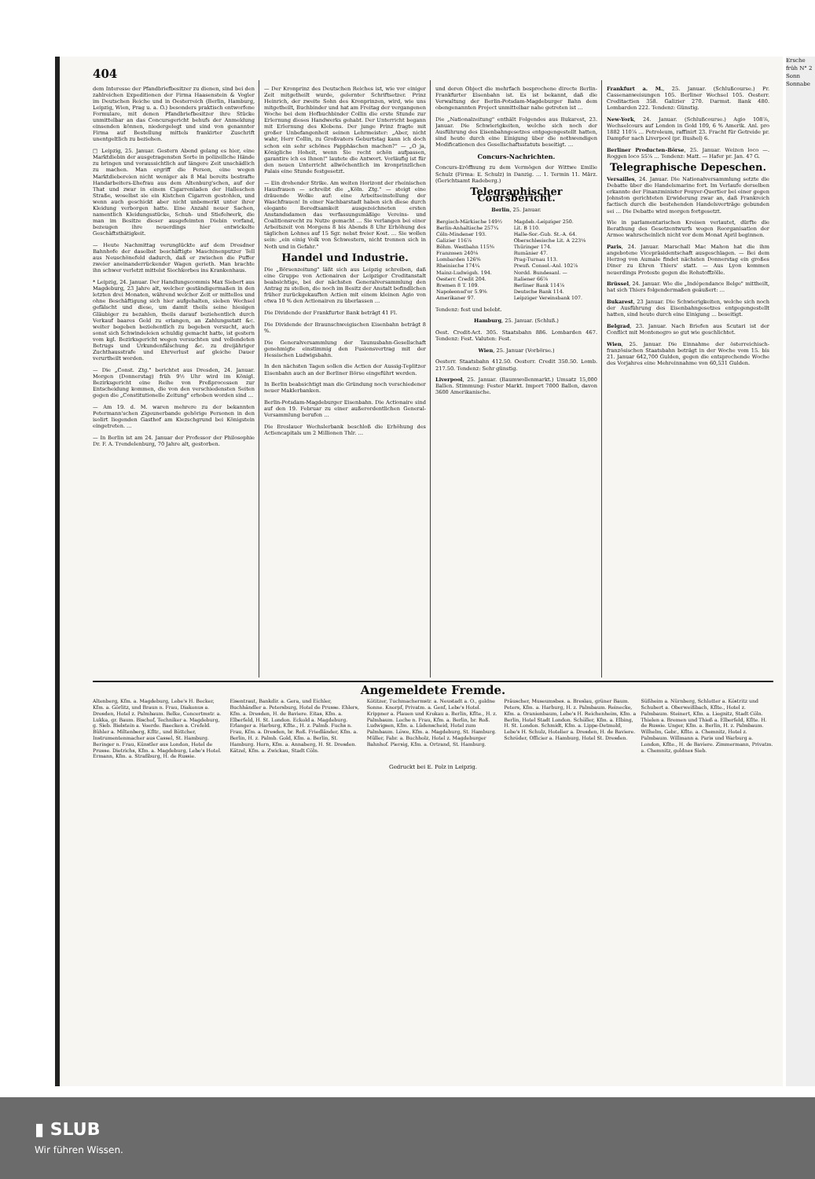404
dem Interesse der Pfandbriefbesitzer zu dienen, sind bei den zahlreichen Expeditionen der Firma Haasenstein & Vogler im Deutschen Reiche und in Oesterreich (Berlin, Hamburg, Leipzig, Wien, Prag u. a. O.) besonders praktisch entworfene Formulare, mit denen Pfandbriefbesitzer ihre Stücke unmittelbar an das Concursgericht behufs der Anmeldung einsenden können, niedergelegt und sind von genannter Firma auf Bestellung mittels frankirter Zuschrift unentgeltlich zu beziehen.
□ Leipzig, 25. Januar. Gestern Abend gelang es hier, eine Marktdiebin der ausgetragensten Sorte in polizeiliche Hände zu bringen und voraussichtlich auf längere Zeit unschädlich zu machen. Man ergriff die Person, eine wegen Marktdiebereien nicht weniger als 8 Mal bereits bestrafte Handarbeiters-Ehefrau aus dem Altenburg'schen, auf der That und zwar in einem Cigarrenladen der Halleschen Straße, woselbst sie ein Kistchen Cigarren gestohlen, und wenn auch geschickt aber nicht unbemerkt unter ihrer Kleidung verborgen hatte. Eine Anzahl neuer Sachen, namentlich Kleidungsstücke, Schuh- und Stiefelwerk, die man im Besitze dieser ausgefeimten Diebin vorfand, bezeugen ihre neuerdings hier entwickelte Geschäftsthätigkeit.
— Heute Nachmittag verunglückte auf dem Dresdner Bahnhofe der daselbst beschäftigte Maschinenputzer Tell aus Neuschönefeld dadurch, daß er zwischen die Puffer zweier aneinanderrückender Wagen gerieth. Man brachte ihn schwer verletzt mittelst Siechkorbes ins Krankenhaus.
* Leipzig, 24. Januar. Der Handlungscommis Max Siebert aus Magdeburg, 23 Jahre alt, welcher geständigermaßen in den letzten drei Monaten, während welcher Zeit er mittellos und ohne Beschäftigung sich hier aufgehalten, sieben Wechsel gefälscht und diese, um damit theils seine hiesigen Gläubiger zu bezahlen, theils darauf beziehentlich durch Verkauf baares Geld zu erlangen, an Zahlungsstatt &c. weiter begeben beziehentlich zu begeben versucht, auch sonst sich Schwindeleien schuldig gemacht hatte, ist gestern vom kgl. Bezirksgericht wegen versuchten und vollendeten Betrugs und Urkundenfälschung &c. zu dreijähriger Zuchthausstrafe und Ehrverlust auf gleiche Dauer verurtheilt worden.
— Die „Const. Ztg." berichtet aus Dresden, 24. Januar. Morgen (Donnerstag) früh 9½ Uhr wird im Königl. Bezirksgericht eine Reihe von Preßprocessen zur Entscheidung kommen, die von den verschiedensten Seiten gegen die „Constitutionelle Zeitung" erhoben worden sind …
— Am 19. d. M. waren mehrere zu der bekannten Petermann'schen Zigeunerbande gehörige Personen in den isolirt liegenden Gasthof am Kiezschgrund bei Königstein eingetreten. …
— In Berlin ist am 24. Januar der Professor der Philosophie Dr. F. A. Trendelenburg, 70 Jahre alt, gestorben.
— Der Kronprinz des Deutschen Reiches ist, wie vor einiger Zeit mitgetheilt wurde, gelernter Schriftsetzer. Prinz Heinrich, der zweite Sohn des Kronprinzen, wird, wie uns mitgetheilt, Buchbinder und hat am Freitag der vergangenen Woche bei dem Hofbuchbinder Collin die erste Stunde zur Erlernung dieses Handwerks gehabt. Der Unterricht begann mit Erlernung des Klebens. Der junge Prinz fragte mit großer Unbefangenheit seinen Lehrmeister: „Aber, nicht wahr, Herr Collin, zu Großvaters Geburtstag kann ich doch schon ein sehr schönes Papphäschen machen?" — „O ja, Königliche Hoheit, wenn Sie recht schön aufpassen, garantire ich es Ihnen!" lautete die Antwort. Vorläufig ist für den neuen Unterricht allwöchentlich im kronprinzlichen Palais eine Stunde festgesetzt.
— Ein drohender Strike. Am weiten Horizont der rheinischen Hausfrauen — schreibt die „Köln. Ztg." — steigt eine dräuende Wolke auf: eine Arbeitseinstellung der Waschfrauen! In einer Nachbarstadt haben sich diese durch elegante Beredtsamkeit ausgezeichneten ersten Anstandsdamen das verfassungsmäßige Vereins- und Coalitionsrecht zu Nutze gemacht … Sie verlangen bei einer Arbeitszeit von Morgens 8 bis Abends 8 Uhr Erhöhung des täglichen Lohnes auf 15 Sgr. nebst freier Kost. … Sie wollen sein: „ein einig Volk von Schwestern, nicht trennen sich in Noth und in Gefahr."
Handel und Industrie.
Die „Börsenzeitung" läßt sich aus Leipzig schreiben, daß eine Gruppe von Actionairen der Leipziger Creditanstalt beabsichtige, bei der nächsten Generalversammlung den Antrag zu stellen, die noch im Besitz der Anstalt befindlichen früher zurückgekauften Actien mit einem kleinen Agio von etwa 10 % den Actionairen zu überlassen …
Die Dividende der Frankfurter Bank beträgt 41 Fl.
Die Dividende der Braunschweigischen Eisenbahn beträgt 8 %.
Die Generalversammlung der Taunusbahn-Gesellschaft genehmigte einstimmig den Fusionsvertrag mit der Hessischen Ludwigsbahn.
In den nächsten Tagen sollen die Actien der Aussig-Teplitzer Eisenbahn auch an der Berliner Börse eingeführt werden.
In Berlin beabsichtigt man die Gründung noch verschiedener neuer Maklerbanken.
Berlin-Potsdam-Magdeburger Eisenbahn. Die Actionaire sind auf den 19. Februar zu einer außerordentlichen General-Versammlung berufen …
Die Breslauer Wechslerbank beschloß die Erhöhung des Actiencapitals um 2 Millionen Thlr. …
und deren Object die mehrfach besprochene directe Berlin-Frankfurter Eisenbahn ist. Es ist bekannt, daß die Verwaltung der Berlin-Potsdam-Magdeburger Bahn dem obengenannten Project unmittelbar nahe getreten ist …
Die „Nationalzeitung" enthält Folgendes aus Bukarest, 23. Januar. Die Schwierigkeiten, welche sich noch der Ausführung des Eisenbahngesetzes entgegengestellt hatten, sind heute durch eine Einigung über die nothwendigen Modificationen des Gesellschaftsstatuts beseitigt. …
Concurs-Nachrichten.
Concurs-Eröffnung zu dem Vermögen der Wittwe Emilie Schulz (Firma: E. Schulz) in Danzig. … 1. Termin 11. März. (Gerichtsamt Radeberg.)
Telegraphischer Coursbericht.
Berlin, 25. Januar.
| Bergisch-Märkische 149½ | Magdeb.-Leipziger 250. |
| Berlin-Anhaltische 257¼ | Lit. B 110. |
| Cöln-Mindener 193. | Halle-Sor.-Gub. St.-A. 64. |
| Galizier 116⅞ | Oberschlesische Lit. A 223⅛ |
| Böhm. Westbahn 115⅝ | Thüringer 174. |
| Franzosen 240⅛ | Rumänier 47. |
| Lombarden 126⅝ | Prag-Turnau 113. |
| Rheinische 174¼ | Preuß. Consol.-Anl. 102⅞ |
| Mainz-Ludwigsh. 194. | Nordd. Bundesanl. — |
| Oesterr. Credit 204. | Italiener 66⅞ |
| Bremen 8 T. 109. | Berliner Bank 114⅞ |
| Napoleonsd'or 5.9⅝ | Deutsche Bank 114. |
| Amerikaner 97. | Leipziger Vereinsbank 107. |
Tendenz: fest und belebt.
Hamburg, 25. Januar. (Schluß.)
Oest. Credit-Act. 305. Staatsbahn 886. Lombarden 467. Tendenz: Fest. Valuten: Fest.
Wien, 25. Januar (Vorbörse.)
Oesterr. Staatsbahn 412.50. Oesterr. Credit 350.50. Lomb. 217.50. Tendenz: Sehr günstig.
Liverpool, 25. Januar. (Baumwollenmarkt.) Umsatz 15,000 Ballen. Stimmung: Fester Markt. Import 7000 Ballen, davon 3600 Amerikanische.
Frankfurt a. M., 25. Januar. (Schlußcourse.) Pr. Cassenanweisungen 105. Berliner Wechsel 105. Oesterr. Creditactien 358. Galizier 270. Darmst. Bank 480. Lombarden 222. Tendenz: Günstig.
New-York, 24. Januar. (Schlußcourse.) Agio 108⅞, Wechselcours auf London in Gold 109, 6 % Amerik. Anl. pro 1882 110⅞ … Petroleum, raffinirt 23. Fracht für Getreide pr. Dampfer nach Liverpool (pr. Bushel) 6.
Berliner Producten-Börse, 25. Januar. Weizen loco —. Roggen loco 55⅞ … Tendenz: Matt. — Hafer pr. Jan. 47 G.
Telegraphische Depeschen.
Versailles, 24. Januar. Die Nationalversammlung setzte die Debatte über die Handelsmarine fort. Im Verlaufe derselben erkannte der Finanzminister Pouyer-Quertier bei einer gegen Johnston gerichteten Erwiderung zwar an, daß Frankreich factisch durch die bestehenden Handelsverträge gebunden sei … Die Debatte wird morgen fortgesetzt.
Wie in parlamentarischen Kreisen verlautet, dürfte die Berathung des Gesetzentwurfs wegen Reorganisation der Armee wahrscheinlich nicht vor dem Monat April beginnen.
Paris, 24. Januar. Marschall Mac Mahon hat die ihm angebotene Vicepräsidentschaft ausgeschlagen. — Bei dem Herzog von Aumale findet nächsten Donnerstag ein großes Diner zu Ehren Thiers' statt. — Aus Lyon kommen neuerdings Proteste gegen die Rohstoffzölle.
Brüssel, 24. Januar. Wie die „Indépendance Belge" mittheilt, hat sich Thiers folgendermaßen geäußert: …
Bukarest, 23 Januar. Die Schwierigkeiten, welche sich noch der Ausführung des Eisenbahngesetzes entgegengestellt hatten, sind heute durch eine Einigung … beseitigt.
Belgrad, 23. Januar. Nach Briefen aus Scutari ist der Conflict mit Montenegro so gut wie geschlichtet.
Wien, 25. Januar. Die Einnahme der österreichisch-französischen Staatsbahn beträgt in der Woche vom 15. bis 21. Januar 642,700 Gulden, gegen die entsprechende Woche des Vorjahres eine Mehreinnahme von 60,531 Gulden.
Angemeldete Fremde.
Altenberg, Kfm. a. Magdeburg, Lebe's H. Becker, Kfm. a. Görlitz, und Braun n. Frau, Diakonus a. Dresden, Hotel z. Palmbaum. Belke, Concertmstr. a. Lukka, gr. Baum. Bischof, Techniker a. Magdeburg, g. Sieb. Bielstein a. Voerde. Baecken a. Crefeld. Bühler a. Miltenberg, Kfltr., und Böttcher, Instrumentenmacher aus Cassel, St. Hamburg. Beringer n. Frau, Künstler aus London, Hotel de Prusse. Dietrichs, Kfm. a. Magdeburg, Lebe's Hotel. Ermann, Kfm. a. Straßburg, H. de Russie.
Eisentraut, Bankdir. a. Gera, und Eichler, Buchhändler a. Petersburg, Hotel de Prusse. Ehlers, Kfm. a. Dresden, H. de Baviere. Eitas, Kfm. a. Elberfeld, H. St. London. Eckold a. Magdeburg. Erlanger a. Harburg, Kflte., H. z. Palmb. Fuchs n. Frau, Kfm. a. Dresden, br. Roß. Friedländer, Kfm. a. Berlin, H. z. Palmb. Gold, Kfm. a. Berlin, St. Hamburg. Horn, Kfm. a. Annaberg, H. St. Dresden. Kätzel, Kfm. a. Zwickau, Stadt Cöln.
Kötitzer, Tuchmachermstr. a. Neustadt a. O., goldne Sonne. Knorpf, Privatm. a. Genf, Lebe's Hotel. Krippner a. Plauen und Krokau a. Berlin, Kflte., H. z. Palmbaum. Loche n. Frau, Kfm. a. Berlin, br. Roß. Ludwigsen, Kfm. a. Lüdenscheid, Hotel zum Palmbaum. Löwe, Kfm. a. Magdeburg, St. Hamburg. Müller, Fabr. a. Buchholz, Hotel z. Magdeburger Bahnhof. Piersig, Kfm. a. Ortrand, St. Hamburg.
Präuscher, Museumsbes. a. Breslau, grüner Baum. Peters, Kfm. a. Harburg, H. z. Palmbaum. Reinecke, Kfm. a. Oranienbaum, Lebe's H. Reichenheim, Kfm. a Berlin, Hotel Stadt London. Schöller, Kfm. a. Elbing, H. St. London. Schmidt, Kfm. a. Lippe-Detmold, Lebe's H. Schulz, Hotelier a. Dresden, H. de Baviere. Schröder, Officier a. Hamburg, Hotel St. Dresden.
Süßheim a. Nürnberg, Schlotter a. Köstritz und Schubert a. Oberweißbach, Kflte., Hotel z. Palmbaum. Steinert, Kfm. a. Liegnitz, Stadt Cöln. Thielen a. Bremen und Thieß a. Elberfeld, Kflte. H. de Russie. Unger, Kfm. a. Berlin, H. z. Palmbaum. Wilhelm, Gebr., Kflte. a. Chemnitz, Hotel z. Palmbaum. Willmann a. Paris und Warburg a. London, Kflte., H. de Baviere. Zimmermann, Privatm. a. Chemnitz, goldnes Sieb.
Gedruckt bei E. Polz in Leipzig.
Ersche früh N° 2 Sonn Sonnabe
▮ SLUB
Wir führen Wissen.